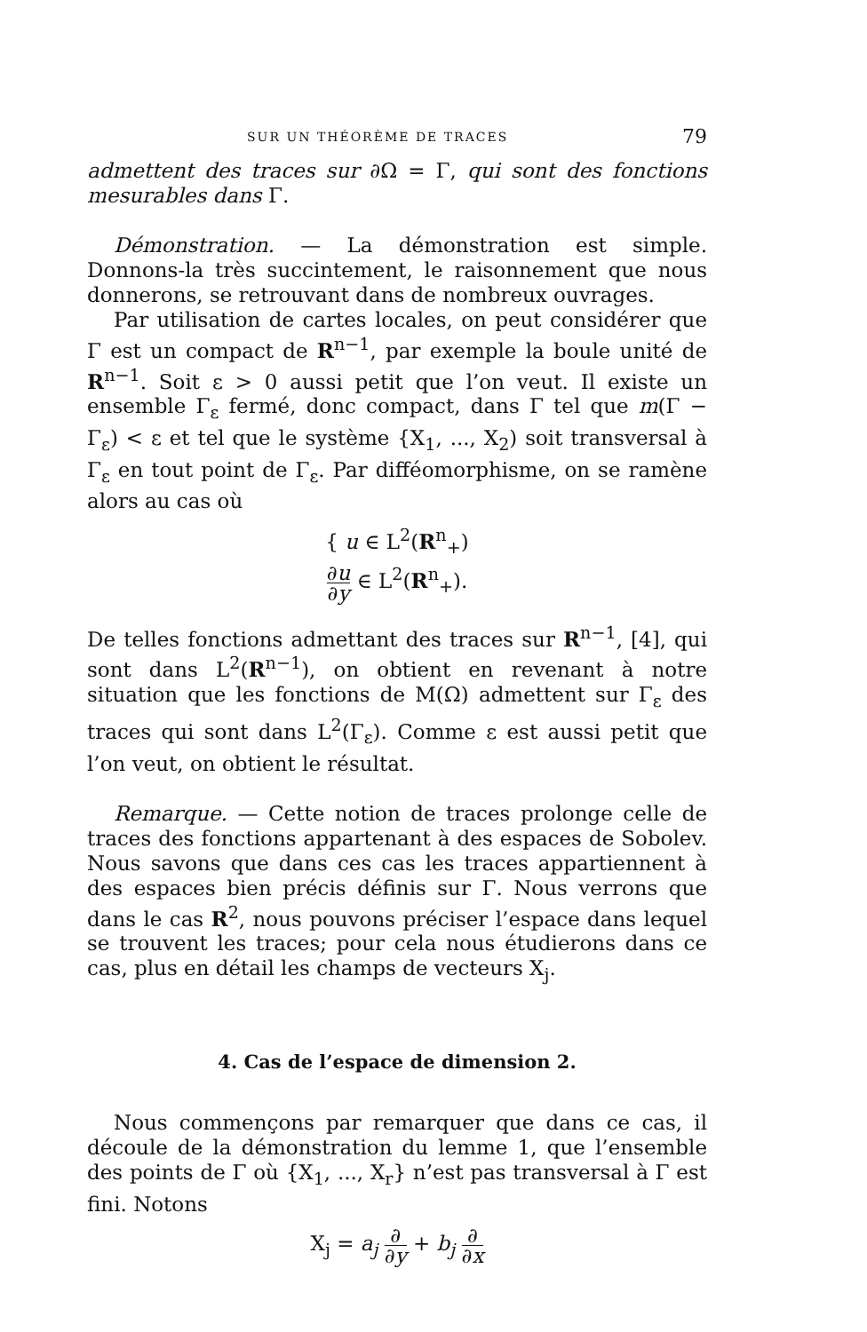SUR UN THÉORÈME DE TRACES 79
admettent des traces sur ∂Ω = Γ, qui sont des fonctions mesurables dans Γ.
Démonstration. — La démonstration est simple. Donnons-la très succintement, le raisonnement que nous donnerons, se retrouvant dans de nombreux ouvrages.
Par utilisation de cartes locales, on peut considérer que Γ est un compact de R<sup>n−1</sup>, par exemple la boule unité de R<sup>n−1</sup>. Soit ε > 0 aussi petit que l’on veut. Il existe un ensemble Γ<sub>ε</sub> fermé, donc compact, dans Γ tel que m(Γ − Γ<sub>ε</sub>) < ε et tel que le système {X<sub>1</sub>, ..., X<sub>2</sub>) soit transversal à Γ<sub>ε</sub> en tout point de Γ<sub>ε</sub>. Par difféomorphisme, on se ramène alors au cas où
{ u ∈ L<sup>2</sup>(R<sup>n</sup><sub>+</sub>)
∂u ∂y ∈ L<sup>2</sup>(R<sup>n</sup><sub>+</sub>).
De telles fonctions admettant des traces sur R<sup>n−1</sup>, [4], qui sont dans L<sup>2</sup>(R<sup>n−1</sup>), on obtient en revenant à notre situation que les fonctions de M(Ω) admettent sur Γ<sub>ε</sub> des traces qui sont dans L<sup>2</sup>(Γ<sub>ε</sub>). Comme ε est aussi petit que l’on veut, on obtient le résultat.
Remarque. — Cette notion de traces prolonge celle de traces des fonctions appartenant à des espaces de Sobolev. Nous savons que dans ces cas les traces appartiennent à des espaces bien précis définis sur Γ. Nous verrons que dans le cas R<sup>2</sup>, nous pouvons préciser l’espace dans lequel se trouvent les traces; pour cela nous étudierons dans ce cas, plus en détail les champs de vecteurs X<sub>j</sub>.
4. Cas de l’espace de dimension 2.
Nous commençons par remarquer que dans ce cas, il découle de la démonstration du lemme 1, que l’ensemble des points de Γ où {X<sub>1</sub>, ..., X<sub>r</sub>} n’est pas transversal à Γ est fini. Notons
X<sub>j</sub> = a<sub>j</sub> ∂ ∂y + b<sub>j</sub> ∂ ∂x